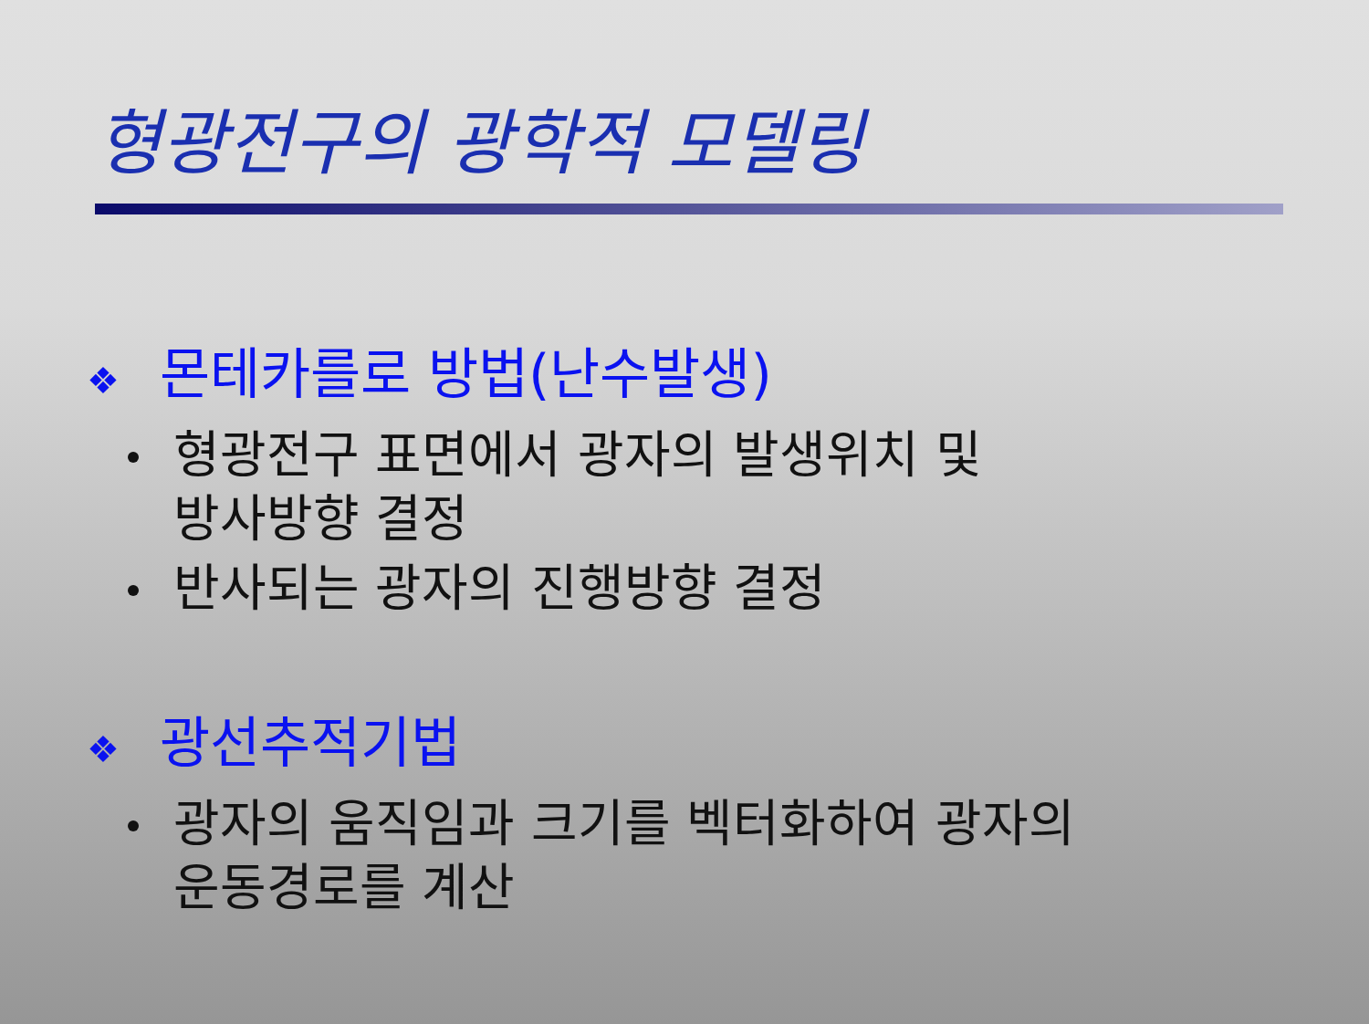형광전구의 광학적 모델링
❖ 몬테카를로 방법(난수발생)
형광전구 표면에서 광자의 발생위치 및
방사방향 결정
반사되는 광자의 진행방향 결정
❖ 광선추적기법
광자의 움직임과 크기를 벡터화하여 광자의
운동경로를 계산